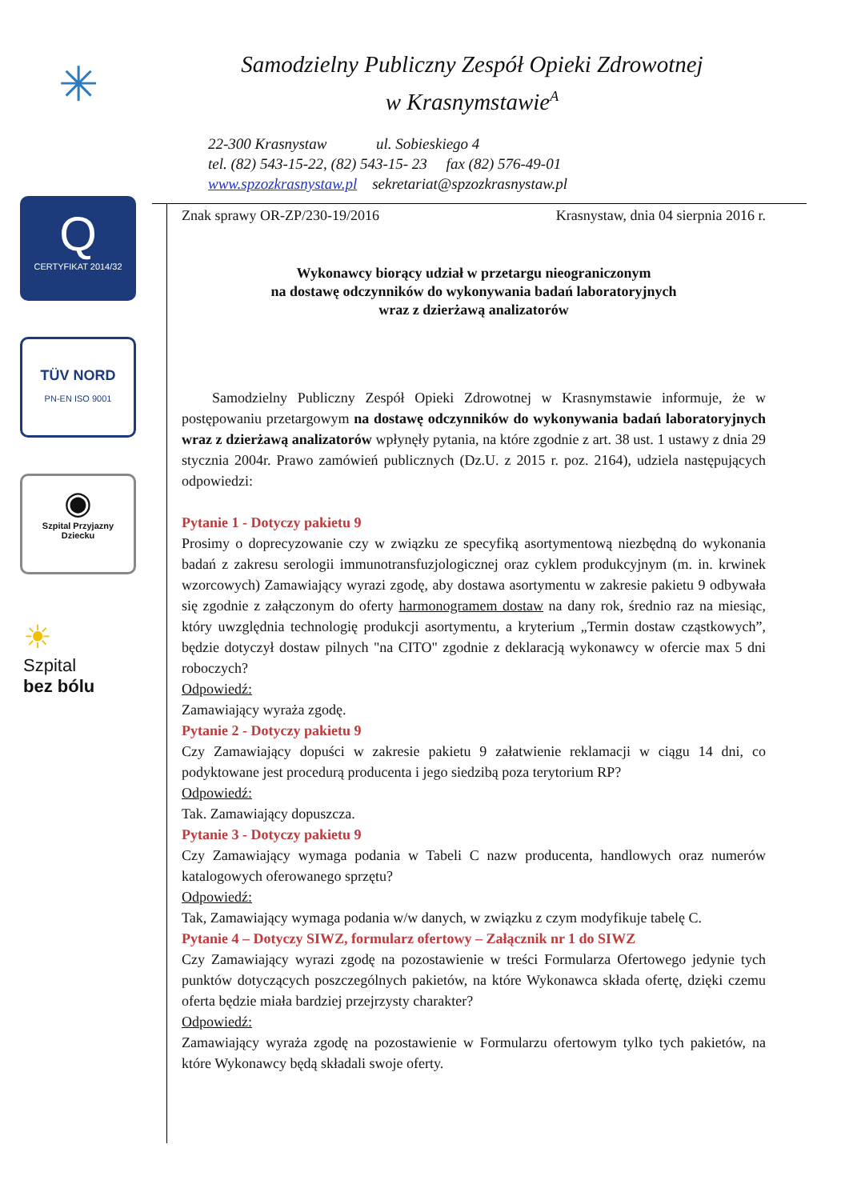✳
Q
CERTYFIKAT 2014/32
TÜV NORD
PN-EN ISO 9001
◉
Szpital Przyjazny Dziecku
☀
Szpital
bez bólu
Samodzielny Publiczny Zespół Opieki Zdrowotnej
w Krasnymstawie<sup>A</sup>
22-300 Krasnystaw ul. Sobieskiego 4
tel. (82) 543-15-22, (82) 543-15- 23 fax (82) 576-49-01
www.spzozkrasnystaw.pl sekretariat@spzozkrasnystaw.pl
Znak sprawy OR-ZP/230-19/2016 Krasnystaw, dnia 04 sierpnia 2016 r.
Wykonawcy biorący udział w przetargu nieograniczonym
na dostawę odczynników do wykonywania badań laboratoryjnych
wraz z dzierżawą analizatorów
Samodzielny Publiczny Zespół Opieki Zdrowotnej w Krasnymstawie informuje, że w postępowaniu przetargowym na dostawę odczynników do wykonywania badań laboratoryjnych wraz z dzierżawą analizatorów wpłynęły pytania, na które zgodnie z art. 38 ust. 1 ustawy z dnia 29 stycznia 2004r. Prawo zamówień publicznych (Dz.U. z 2015 r. poz. 2164), udziela następujących odpowiedzi:
Pytanie 1 - Dotyczy pakietu 9
Prosimy o doprecyzowanie czy w związku ze specyfiką asortymentową niezbędną do wykonania badań z zakresu serologii immunotransfuzjologicznej oraz cyklem produkcyjnym (m. in. krwinek wzorcowych) Zamawiający wyrazi zgodę, aby dostawa asortymentu w zakresie pakietu 9 odbywała się zgodnie z załączonym do oferty harmonogramem dostaw na dany rok, średnio raz na miesiąc, który uwzględnia technologię produkcji asortymentu, a kryterium „Termin dostaw cząstkowych”, będzie dotyczył dostaw pilnych "na CITO" zgodnie z deklaracją wykonawcy w ofercie max 5 dni roboczych?
Odpowiedź:
Zamawiający wyraża zgodę.
Pytanie 2 - Dotyczy pakietu 9
Czy Zamawiający dopuści w zakresie pakietu 9 załatwienie reklamacji w ciągu 14 dni, co podyktowane jest procedurą producenta i jego siedzibą poza terytorium RP?
Odpowiedź:
Tak. Zamawiający dopuszcza.
Pytanie 3 - Dotyczy pakietu 9
Czy Zamawiający wymaga podania w Tabeli C nazw producenta, handlowych oraz numerów katalogowych oferowanego sprzętu?
Odpowiedź:
Tak, Zamawiający wymaga podania w/w danych, w związku z czym modyfikuje tabelę C.
Pytanie 4 – Dotyczy SIWZ, formularz ofertowy – Załącznik nr 1 do SIWZ
Czy Zamawiający wyrazi zgodę na pozostawienie w treści Formularza Ofertowego jedynie tych punktów dotyczących poszczególnych pakietów, na które Wykonawca składa ofertę, dzięki czemu oferta będzie miała bardziej przejrzysty charakter?
Odpowiedź:
Zamawiający wyraża zgodę na pozostawienie w Formularzu ofertowym tylko tych pakietów, na które Wykonawcy będą składali swoje oferty.